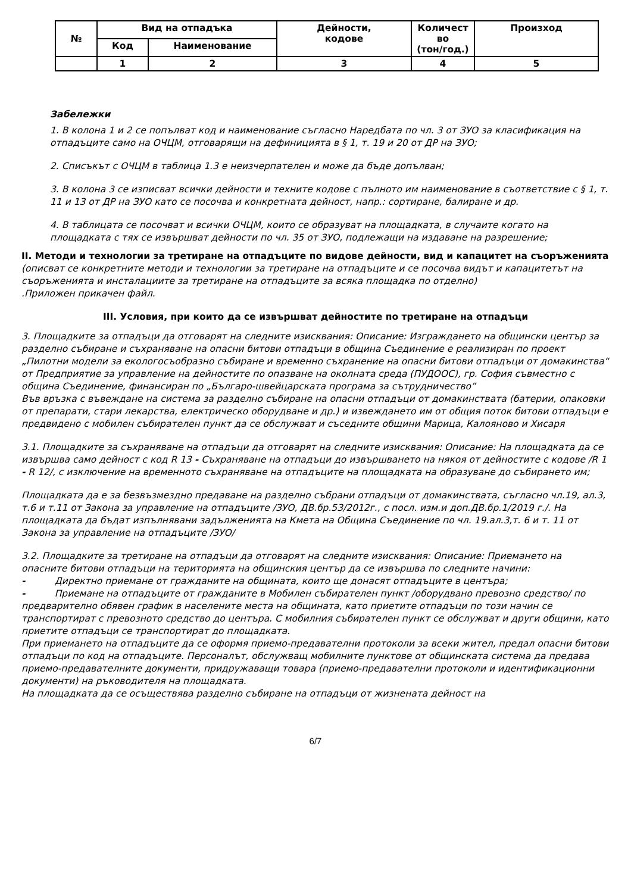| № | Вид на отпадъка | | Дейности, кодове | Количест во (тон/год.) | Произход |
| --- | --- | --- | --- | --- | --- |
| | Код | Наименование | | | |
| | 1 | 2 | 3 | 4 | 5 |
Забележки
1. В колона 1 и 2 се попълват код и наименование съгласно Наредбата по чл. 3 от ЗУО за класификация на отпадъците само на ОЧЦМ, отговарящи на дефиницията в § 1, т. 19 и 20 от ДР на ЗУО;
2. Списъкът с ОЧЦМ в таблица 1.3 е неизчерпателен и може да бъде допълван;
3. В колона 3 се изписват всички дейности и техните кодове с пълното им наименование в съответствие с § 1, т. 11 и 13 от ДР на ЗУО като се посочва и конкретната дейност, напр.: сортиране, балиране и др.
4. В таблицата се посочват и всички ОЧЦМ, които се образуват на площадката, в случаите когато на площадката с тях се извършват дейности по чл. 35 от ЗУО, подлежащи на издаване на разрешение;
II. Методи и технологии за третиране на отпадъците по видове дейности, вид и капацитет на съоръженията
(описват се конкретните методи и технологии за третиране на отпадъците и се посочва видът и капацитетът на съоръженията и инсталациите за третиране на отпадъците за всяка площадка по отделно)
.Приложен прикачен файл.
III. Условия, при които да се извършват дейностите по третиране на отпадъци
3. Площадките за отпадъци да отговарят на следните изисквания: Описание: Изграждането на общински център за разделно събиране и съхраняване на опасни битови отпадъци в община Съединение е реализиран по проект „Пилотни модели за екологосъобразно събиране и временно съхранение на опасни битови отпадъци от домакинства“ от Предприятие за управление на дейностите по опазване на околната среда (ПУДООС), гр. София съвместно с община Съединение, финансиран по „Българо-швейцарската програма за сътрудничество”
Във връзка с въвеждане на система за разделно събиране на опасни отпадъци от домакинствата (батерии, опаковки от препарати, стари лекарства, електрическо оборудване и др.) и извеждането им от общия поток битови отпадъци е предвидено с мобилен събирателен пункт да се обслужват и съседните общини Марица, Калояново и Хисаря
3.1. Площадките за съхраняване на отпадъци да отговарят на следните изисквания: Описание: На площадката да се извършва само дейност с код R 13 - Съхраняване на отпадъци до извършването на някоя от дейностите с кодове /R 1 - R 12/, с изключение на временното съхраняване на отпадъците на площадката на образуване до събирането им;
Площадката да е за безвъзмездно предаване на разделно събрани отпадъци от домакинствата, съгласно чл.19, ал.3, т.6 и т.11 от Закона за управление на отпадъците /ЗУО, ДВ.бр.53/2012г., с посл. изм.и доп.ДВ.бр.1/2019 г./. На площадката да бъдат изпълнявани задълженията на Кмета на Община Съединение по чл. 19.ал.3,т. 6 и т. 11 от Закона за управление на отпадъците /ЗУО/
3.2. Площадките за третиране на отпадъци да отговарят на следните изисквания: Описание: Приемането на опасните битови отпадъци на територията на общинския център да се извършва по следните начини:
- Директно приемане от гражданите на общината, които ще донасят отпадъците в центъра;
- Приемане на отпадъците от гражданите в Мобилен събирателен пункт /оборудвано превозно средство/ по предварително обявен график в населените места на общината, като приетите отпадъци по този начин се транспортират с превозното средство до центъра. С мобилния събирателен пункт се обслужват и други общини, като приетите отпадъци се транспортират до площадката.
При приемането на отпадъците да се оформя приемо-предавателни протоколи за всеки жител, предал опасни битови отпадъци по код на отпадъците. Персоналът, обслужващ мобилните пунктове от общинската система да предава приемо-предавателните документи, придружаващи товара (приемо-предавателни протоколи и идентификационни документи) на ръководителя на площадката.
На площадката да се осъществява разделно събиране на отпадъци от жизнената дейност на
6/7